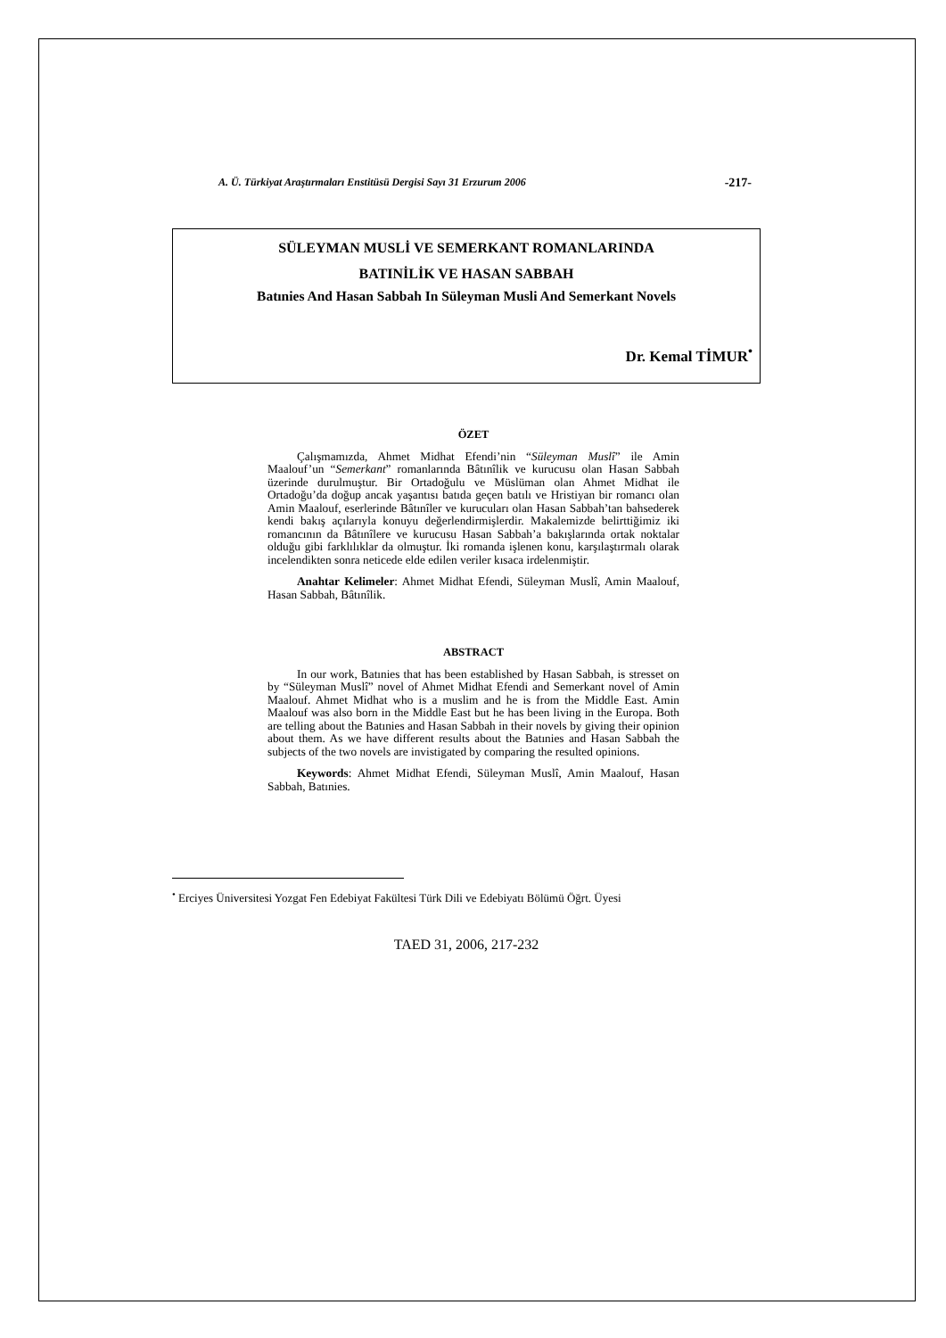A. Ü. Türkiyat Araştırmaları Enstitüsü Dergisi Sayı 31 Erzurum 2006 -217-
SÜLEYMAN MUSLİ VE SEMERKANT ROMANLARINDA
BATINİLİK VE HASAN SABBAH
Batınies And Hasan Sabbah In Süleyman Musli And Semerkant Novels
Dr. Kemal TİMUR<sup>•</sup>
ÖZET
Çalışmamızda, Ahmet Midhat Efendi’nin “Süleyman Muslî” ile Amin Maalouf’un “Semerkant” romanlarında Bâtınîlik ve kurucusu olan Hasan Sabbah üzerinde durulmuştur. Bir Ortadoğulu ve Müslüman olan Ahmet Midhat ile Ortadoğu’da doğup ancak yaşantısı batıda geçen batılı ve Hristiyan bir romancı olan Amin Maalouf, eserlerinde Bâtınîler ve kurucuları olan Hasan Sabbah’tan bahsederek kendi bakış açılarıyla konuyu değerlendirmişlerdir. Makalemizde belirttiğimiz iki romancının da Bâtınîlere ve kurucusu Hasan Sabbah’a bakışlarında ortak noktalar olduğu gibi farklılıklar da olmuştur. İki romanda işlenen konu, karşılaştırmalı olarak incelendikten sonra neticede elde edilen veriler kısaca irdelenmiştir.
Anahtar Kelimeler: Ahmet Midhat Efendi, Süleyman Muslî, Amin Maalouf, Hasan Sabbah, Bâtınîlik.
ABSTRACT
In our work, Batınies that has been established by Hasan Sabbah, is stresset on by “Süleyman Muslî” novel of Ahmet Midhat Efendi and Semerkant novel of Amin Maalouf. Ahmet Midhat who is a muslim and he is from the Middle East. Amin Maalouf was also born in the Middle East but he has been living in the Europa. Both are telling about the Batınies and Hasan Sabbah in their novels by giving their opinion about them. As we have different results about the Batınies and Hasan Sabbah the subjects of the two novels are invistigated by comparing the resulted opinions.
Keywords: Ahmet Midhat Efendi, Süleyman Muslî, Amin Maalouf, Hasan Sabbah, Batınies.
<sup>•</sup> Erciyes Üniversitesi Yozgat Fen Edebiyat Fakültesi Türk Dili ve Edebiyatı Bölümü Öğrt. Üyesi
TAED 31, 2006, 217-232